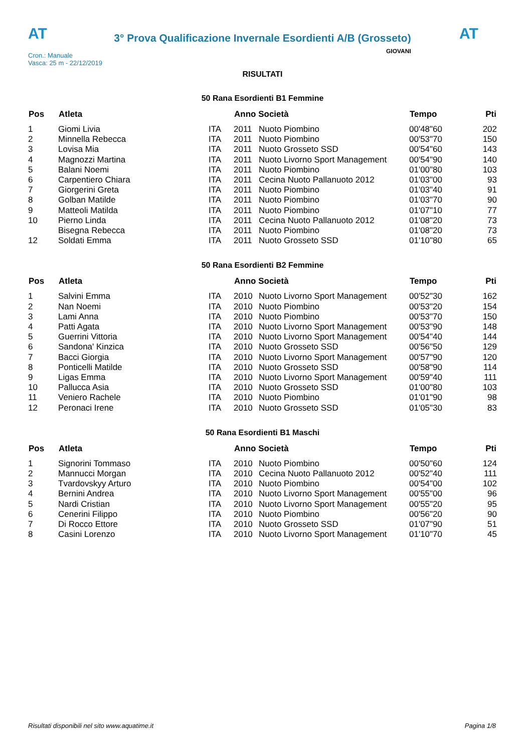AT
3° Prova Qualificazione Invernale Esordienti A/B (Grosseto)
AT
Cron.: Manuale
Vasca: 25 m - 22/12/2019
GIOVANI
RISULTATI
50 Rana Esordienti B1 Femmine
| Pos | Atleta | | Anno Società | | Tempo | Pti |
| --- | --- | --- | --- | --- | --- | --- |
| 1 | Giomi Livia | ITA | 2011 | Nuoto Piombino | 00'48"60 | 202 |
| 2 | Minnella Rebecca | ITA | 2011 | Nuoto Piombino | 00'53"70 | 150 |
| 3 | Lovisa Mia | ITA | 2011 | Nuoto Grosseto SSD | 00'54"60 | 143 |
| 4 | Magnozzi Martina | ITA | 2011 | Nuoto Livorno Sport Management | 00'54"90 | 140 |
| 5 | Balani Noemi | ITA | 2011 | Nuoto Piombino | 01'00"80 | 103 |
| 6 | Carpentiero Chiara | ITA | 2011 | Cecina Nuoto Pallanuoto 2012 | 01'03"00 | 93 |
| 7 | Giorgerini Greta | ITA | 2011 | Nuoto Piombino | 01'03"40 | 91 |
| 8 | Golban Matilde | ITA | 2011 | Nuoto Piombino | 01'03"70 | 90 |
| 9 | Matteoli Matilda | ITA | 2011 | Nuoto Piombino | 01'07"10 | 77 |
| 10 | Pierno Linda | ITA | 2011 | Cecina Nuoto Pallanuoto 2012 | 01'08"20 | 73 |
| | Bisegna Rebecca | ITA | 2011 | Nuoto Piombino | 01'08"20 | 73 |
| 12 | Soldati Emma | ITA | 2011 | Nuoto Grosseto SSD | 01'10"80 | 65 |
50 Rana Esordienti B2 Femmine
| Pos | Atleta | | Anno Società | | Tempo | Pti |
| --- | --- | --- | --- | --- | --- | --- |
| 1 | Salvini Emma | ITA | 2010 | Nuoto Livorno Sport Management | 00'52"30 | 162 |
| 2 | Nan Noemi | ITA | 2010 | Nuoto Piombino | 00'53"20 | 154 |
| 3 | Lami Anna | ITA | 2010 | Nuoto Piombino | 00'53"70 | 150 |
| 4 | Patti Agata | ITA | 2010 | Nuoto Livorno Sport Management | 00'53"90 | 148 |
| 5 | Guerrini Vittoria | ITA | 2010 | Nuoto Livorno Sport Management | 00'54"40 | 144 |
| 6 | Sandona' Kinzica | ITA | 2010 | Nuoto Grosseto SSD | 00'56"50 | 129 |
| 7 | Bacci Giorgia | ITA | 2010 | Nuoto Livorno Sport Management | 00'57"90 | 120 |
| 8 | Ponticelli Matilde | ITA | 2010 | Nuoto Grosseto SSD | 00'58"90 | 114 |
| 9 | Ligas Emma | ITA | 2010 | Nuoto Livorno Sport Management | 00'59"40 | 111 |
| 10 | Pallucca Asia | ITA | 2010 | Nuoto Grosseto SSD | 01'00"80 | 103 |
| 11 | Veniero Rachele | ITA | 2010 | Nuoto Piombino | 01'01"90 | 98 |
| 12 | Peronaci Irene | ITA | 2010 | Nuoto Grosseto SSD | 01'05"30 | 83 |
50 Rana Esordienti B1 Maschi
| Pos | Atleta | | Anno Società | | Tempo | Pti |
| --- | --- | --- | --- | --- | --- | --- |
| 1 | Signorini Tommaso | ITA | 2010 | Nuoto Piombino | 00'50"60 | 124 |
| 2 | Mannucci Morgan | ITA | 2010 | Cecina Nuoto Pallanuoto 2012 | 00'52"40 | 111 |
| 3 | Tvardovskyy Arturo | ITA | 2010 | Nuoto Piombino | 00'54"00 | 102 |
| 4 | Bernini Andrea | ITA | 2010 | Nuoto Livorno Sport Management | 00'55"00 | 96 |
| 5 | Nardi Cristian | ITA | 2010 | Nuoto Livorno Sport Management | 00'55"20 | 95 |
| 6 | Cenerini Filippo | ITA | 2010 | Nuoto Piombino | 00'56"20 | 90 |
| 7 | Di Rocco Ettore | ITA | 2010 | Nuoto Grosseto SSD | 01'07"90 | 51 |
| 8 | Casini Lorenzo | ITA | 2010 | Nuoto Livorno Sport Management | 01'10"70 | 45 |
Risultati disponibili nel sito www.aquatime.it Pagina 1/8